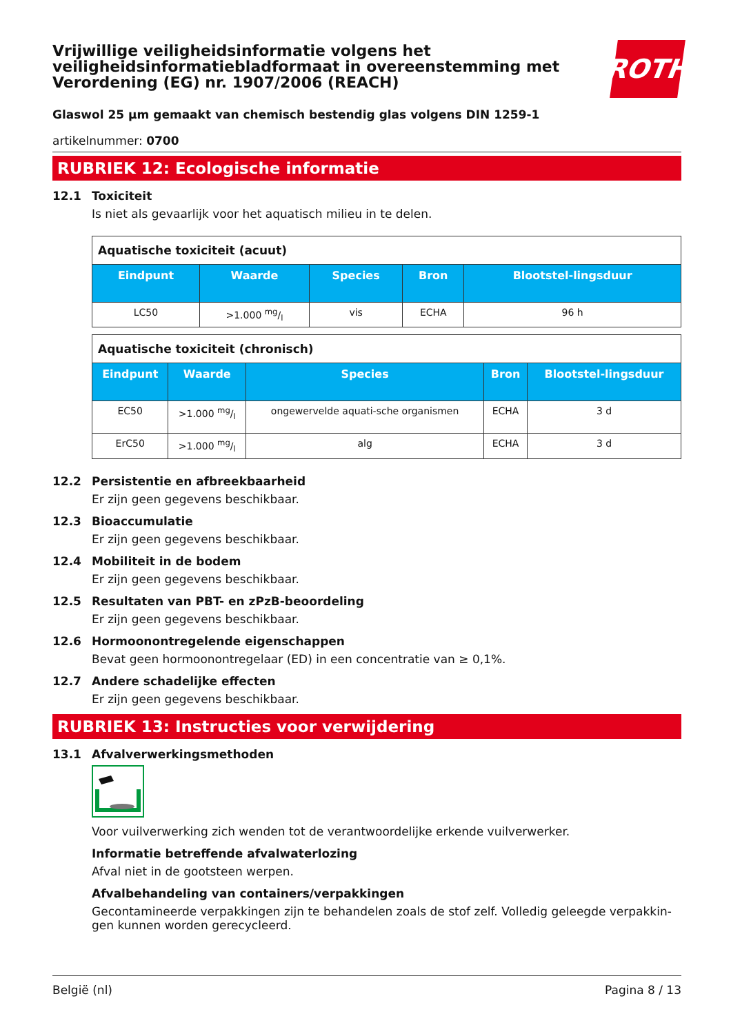Vrijwillige veiligheidsinformatie volgens het veiligheidsinformatiebladformaat in overeenstemming met Verordening (EG) nr. 1907/2006 (REACH)
ROTH
Glaswol 25 µm gemaakt van chemisch bestendig glas volgens DIN 1259-1
artikelnummer: 0700
RUBRIEK 12: Ecologische informatie
12.1 Toxiciteit
Is niet als gevaarlijk voor het aquatisch milieu in te delen.
| Aquatische toxiciteit (acuut) | | | | |
| --- | --- | --- | --- | --- |
| Eindpunt | Waarde | Species | Bron | Blootstel-lingsduur |
| LC50 | >1.000 mg/l | vis | ECHA | 96 h |
| Aquatische toxiciteit (chronisch) | | | | |
| --- | --- | --- | --- | --- |
| Eindpunt | Waarde | Species | Bron | Blootstel-lingsduur |
| EC50 | >1.000 mg/l | ongewervelde aquati-sche organismen | ECHA | 3 d |
| ErC50 | >1.000 mg/l | alg | ECHA | 3 d |
12.2 Persistentie en afbreekbaarheid
Er zijn geen gegevens beschikbaar.
12.3 Bioaccumulatie
Er zijn geen gegevens beschikbaar.
12.4 Mobiliteit in de bodem
Er zijn geen gegevens beschikbaar.
12.5 Resultaten van PBT- en zPzB-beoordeling
Er zijn geen gegevens beschikbaar.
12.6 Hormoonontregelende eigenschappen
Bevat geen hormoonontregelaar (ED) in een concentratie van ≥ 0,1%.
12.7 Andere schadelijke effecten
Er zijn geen gegevens beschikbaar.
RUBRIEK 13: Instructies voor verwijdering
13.1 Afvalverwerkingsmethoden
Voor vuilverwerking zich wenden tot de verantwoordelijke erkende vuilverwerker.
Informatie betreffende afvalwaterlozing
Afval niet in de gootsteen werpen.
Afvalbehandeling van containers/verpakkingen
Gecontamineerde verpakkingen zijn te behandelen zoals de stof zelf. Volledig geleegde verpakkin-gen kunnen worden gerecycleerd.
België (nl) Pagina 8 / 13